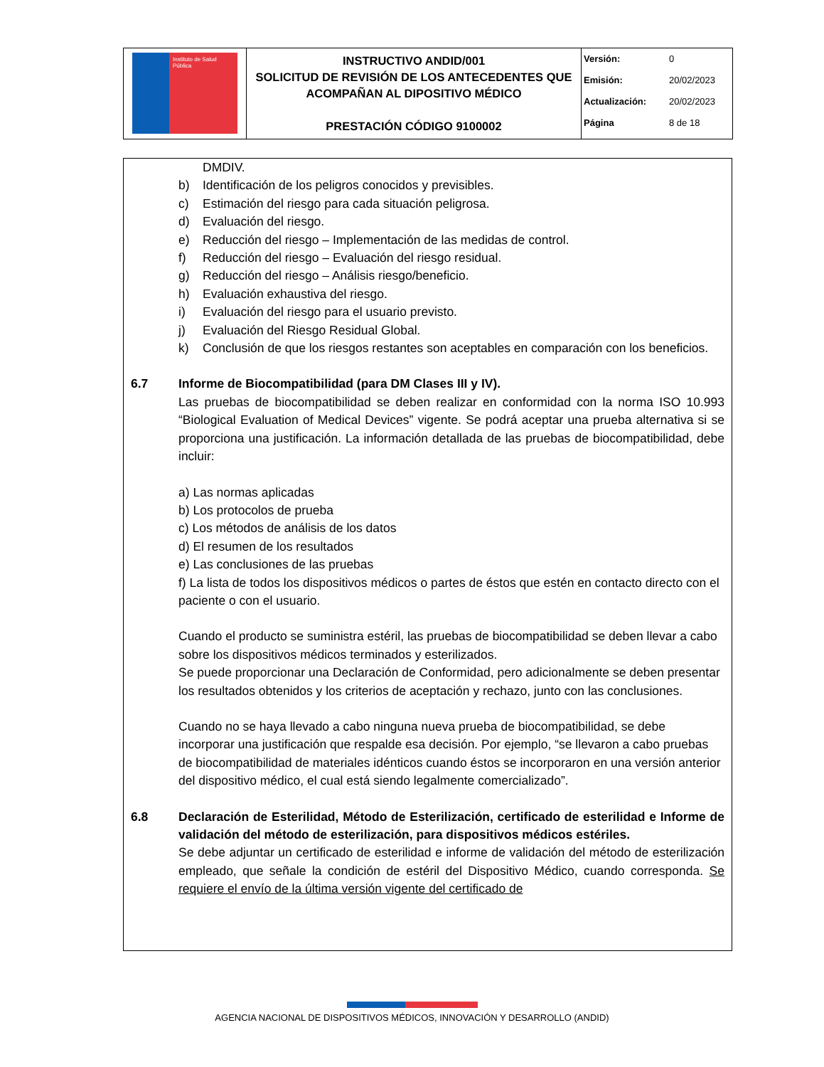| Instituto de Salud Pública | INSTRUCTIVO ANDID/001 SOLICITUD DE REVISIÓN DE LOS ANTECEDENTES QUE ACOMPAÑAN AL DIPOSITIVO MÉDICO PRESTACIÓN CÓDIGO 9100002 | / Versión: / 0 / / Emisión: / 20/02/2023 / / Actualización: / 20/02/2023 / / Página / 8 de 18 / |
DMDIV.
b) Identificación de los peligros conocidos y previsibles.
c) Estimación del riesgo para cada situación peligrosa.
d) Evaluación del riesgo.
e) Reducción del riesgo – Implementación de las medidas de control.
f) Reducción del riesgo – Evaluación del riesgo residual.
g) Reducción del riesgo – Análisis riesgo/beneficio.
h) Evaluación exhaustiva del riesgo.
i) Evaluación del riesgo para el usuario previsto.
j) Evaluación del Riesgo Residual Global.
k) Conclusión de que los riesgos restantes son aceptables en comparación con los beneficios.
6.7 Informe de Biocompatibilidad (para DM Clases III y IV).
Las pruebas de biocompatibilidad se deben realizar en conformidad con la norma ISO 10.993 “Biological Evaluation of Medical Devices” vigente. Se podrá aceptar una prueba alternativa si se proporciona una justificación. La información detallada de las pruebas de biocompatibilidad, debe incluir:
a) Las normas aplicadas
b) Los protocolos de prueba
c) Los métodos de análisis de los datos
d) El resumen de los resultados
e) Las conclusiones de las pruebas
f) La lista de todos los dispositivos médicos o partes de éstos que estén en contacto directo con el paciente o con el usuario.
Cuando el producto se suministra estéril, las pruebas de biocompatibilidad se deben llevar a cabo sobre los dispositivos médicos terminados y esterilizados.
Se puede proporcionar una Declaración de Conformidad, pero adicionalmente se deben presentar los resultados obtenidos y los criterios de aceptación y rechazo, junto con las conclusiones.
Cuando no se haya llevado a cabo ninguna nueva prueba de biocompatibilidad, se debe incorporar una justificación que respalde esa decisión. Por ejemplo, “se llevaron a cabo pruebas de biocompatibilidad de materiales idénticos cuando éstos se incorporaron en una versión anterior del dispositivo médico, el cual está siendo legalmente comercializado”.
6.8 Declaración de Esterilidad, Método de Esterilización, certificado de esterilidad e Informe de validación del método de esterilización, para dispositivos médicos estériles.
Se debe adjuntar un certificado de esterilidad e informe de validación del método de esterilización empleado, que señale la condición de estéril del Dispositivo Médico, cuando corresponda. Se requiere el envío de la última versión vigente del certificado de
AGENCIA NACIONAL DE DISPOSITIVOS MÉDICOS, INNOVACIÓN Y DESARROLLO (ANDID)